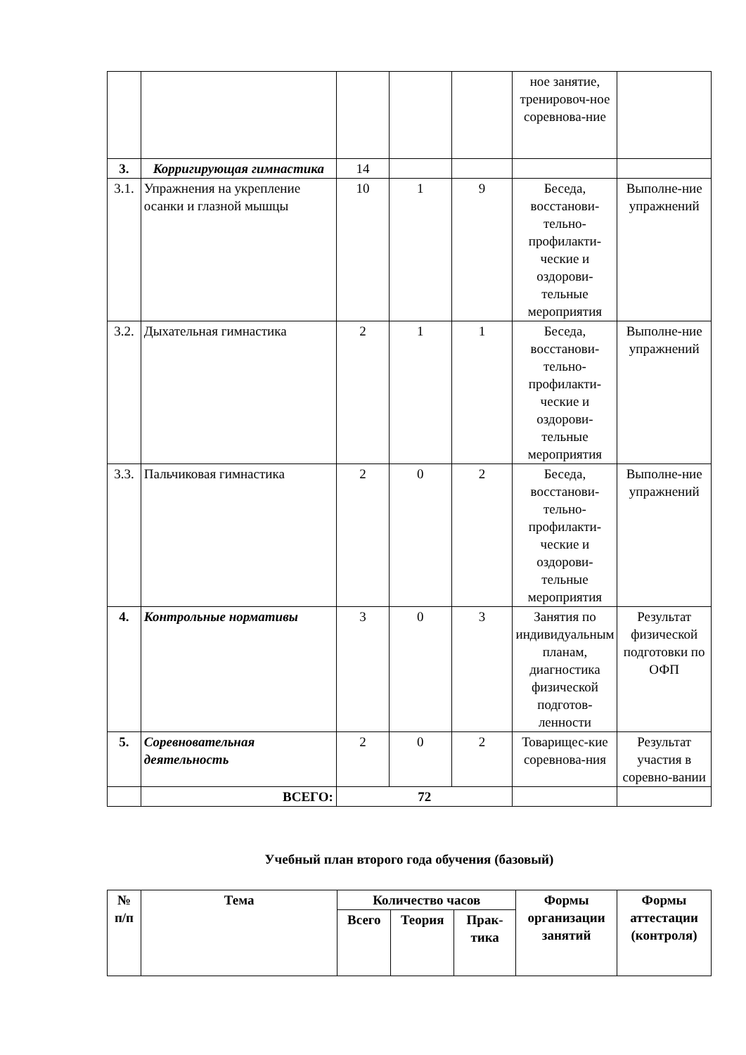| | | | | | ное занятие, тренировоч-ное соревнова-ние | |
| 3. | Корригирующая гимнастика | 14 | | | | |
| 3.1. | Упражнения на укрепление осанки и глазной мышцы | 10 | 1 | 9 | Беседа, восстанови-тельно-профилакти-ческие и оздорови-тельные мероприятия | Выполне-ние упражнений |
| 3.2. | Дыхательная гимнастика | 2 | 1 | 1 | Беседа, восстанови-тельно-профилакти-ческие и оздорови-тельные мероприятия | Выполне-ние упражнений |
| 3.3. | Пальчиковая гимнастика | 2 | 0 | 2 | Беседа, восстанови-тельно-профилакти-ческие и оздорови-тельные мероприятия | Выполне-ние упражнений |
| 4. | Контрольные нормативы | 3 | 0 | 3 | Занятия по индивидуальным планам, диагностика физической подготов-ленности | Результат физической подготовки по ОФП |
| 5. | Соревновательная деятельность | 2 | 0 | 2 | Товарищес-кие соревнова-ния | Результат участия в соревно-вании |
| | ВСЕГО: | 72 | | | | |
Учебный план второго года обучения (базовый)
| № п/п | Тема | Количество часов | | | Формы организации занятий | Формы аттестации (контроля) |
| --- | --- | --- | --- | --- | --- | --- |
| | | Всего | Теория | Прак-тика | | |